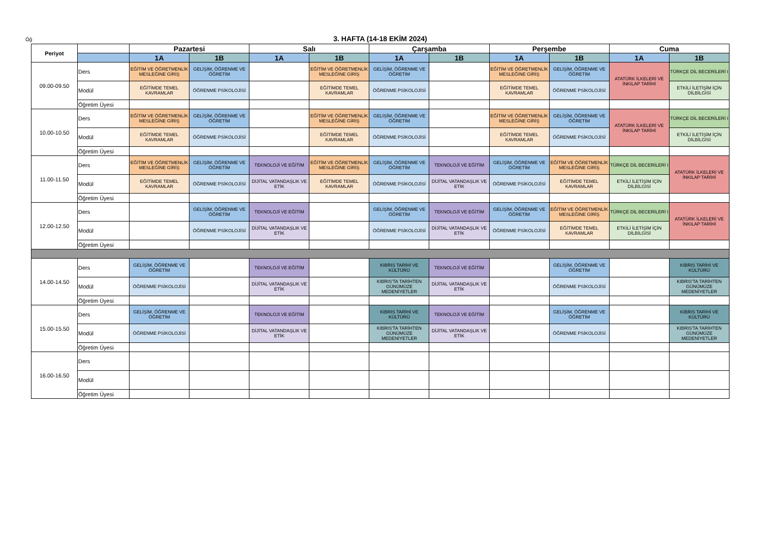Öğ
3. HAFTA (14-18 EKİM 2024)
| Periyot | | Pazartesi | | Salı | | Çarşamba | | Perşembe | | Cuma | |
| --- | --- | --- | --- | --- | --- | --- | --- | --- | --- | --- | --- |
| | | 1A | 1B | 1A | 1B | 1A | 1B | 1A | 1B | 1A | 1B |
| 09.00-09.50 | Ders | EĞİTİM VE ÖĞRETMENLİK MESLEĞİNE GİRİŞ | GELİŞİM, ÖĞRENME VE ÖĞRETİM | | EĞİTİM VE ÖĞRETMENLİK MESLEĞİNE GİRİŞ | GELİŞİM, ÖĞRENME VE ÖĞRETİM | | EĞİTİM VE ÖĞRETMENLİK MESLEĞİNE GİRİŞ | GELİŞİM, ÖĞRENME VE ÖĞRETİM | ATATÜRK İLKELERİ VE İNKILAP TARİHİ | TÜRKÇE DİL BECERİLERİ I |
| | Modül | EĞİTİMDE TEMEL KAVRAMLAR | ÖĞRENME PSİKOLOJİSİ | | EĞİTİMDE TEMEL KAVRAMLAR | ÖĞRENME PSİKOLOJİSİ | | EĞİTİMDE TEMEL KAVRAMLAR | ÖĞRENME PSİKOLOJİSİ | | ETKİLİ İLETİŞİM İÇİN DİLBİLGİSİ |
| | Öğretim Üyesi | | | | | | | | | | |
| 10.00-10.50 | Ders | EĞİTİM VE ÖĞRETMENLİK MESLEĞİNE GİRİŞ | GELİŞİM, ÖĞRENME VE ÖĞRETİM | | EĞİTİM VE ÖĞRETMENLİK MESLEĞİNE GİRİŞ | GELİŞİM, ÖĞRENME VE ÖĞRETİM | | EĞİTİM VE ÖĞRETMENLİK MESLEĞİNE GİRİŞ | GELİŞİM, ÖĞRENME VE ÖĞRETİM | ATATÜRK İLKELERİ VE İNKILAP TARİHİ | TÜRKÇE DİL BECERİLERİ I |
| | Modül | EĞİTİMDE TEMEL KAVRAMLAR | ÖĞRENME PSİKOLOJİSİ | | EĞİTİMDE TEMEL KAVRAMLAR | ÖĞRENME PSİKOLOJİSİ | | EĞİTİMDE TEMEL KAVRAMLAR | ÖĞRENME PSİKOLOJİSİ | | ETKİLİ İLETİŞİM İÇİN DİLBİLGİSİ |
| | Öğretim Üyesi | | | | | | | | | | |
| 11.00-11.50 | Ders | EĞİTİM VE ÖĞRETMENLİK MESLEĞİNE GİRİŞ | GELİŞİM, ÖĞRENME VE ÖĞRETİM | TEKNOLOJİ VE EĞİTİM | EĞİTİM VE ÖĞRETMENLİK MESLEĞİNE GİRİŞ | GELİŞİM, ÖĞRENME VE ÖĞRETİM | TEKNOLOJİ VE EĞİTİM | GELİŞİM, ÖĞRENME VE ÖĞRETİM | EĞİTİM VE ÖĞRETMENLİK MESLEĞİNE GİRİŞ | TÜRKÇE DİL BECERİLERİ I | ATATÜRK İLKELERİ VE İNKILAP TARİHİ |
| | Modül | EĞİTİMDE TEMEL KAVRAMLAR | ÖĞRENME PSİKOLOJİSİ | DİJİTAL VATANDAŞLIK VE ETİK | EĞİTİMDE TEMEL KAVRAMLAR | ÖĞRENME PSİKOLOJİSİ | DİJİTAL VATANDAŞLIK VE ETİK | ÖĞRENME PSİKOLOJİSİ | EĞİTİMDE TEMEL KAVRAMLAR | ETKİLİ İLETİŞİM İÇİN DİLBİLGİSİ | |
| | Öğretim Üyesi | | | | | | | | | | |
| 12.00-12.50 | Ders | | GELİŞİM, ÖĞRENME VE ÖĞRETİM | TEKNOLOJİ VE EĞİTİM | | GELİŞİM, ÖĞRENME VE ÖĞRETİM | TEKNOLOJİ VE EĞİTİM | GELİŞİM, ÖĞRENME VE ÖĞRETİM | EĞİTİM VE ÖĞRETMENLİK MESLEĞİNE GİRİŞ | TÜRKÇE DİL BECERİLERİ I | ATATÜRK İLKELERİ VE İNKILAP TARİHİ |
| | Modül | | ÖĞRENME PSİKOLOJİSİ | DİJİTAL VATANDAŞLIK VE ETİK | | ÖĞRENME PSİKOLOJİSİ | DİJİTAL VATANDAŞLIK VE ETİK | ÖĞRENME PSİKOLOJİSİ | EĞİTİMDE TEMEL KAVRAMLAR | ETKİLİ İLETİŞİM İÇİN DİLBİLGİSİ | |
| | Öğretim Üyesi | | | | | | | | | | |
| 14.00-14.50 | Ders | GELİŞİM, ÖĞRENME VE ÖĞRETİM | | TEKNOLOJİ VE EĞİTİM | | KIBRIS TARİHİ VE KÜLTÜRÜ | TEKNOLOJİ VE EĞİTİM | | GELİŞİM, ÖĞRENME VE ÖĞRETİM | | KIBRIS TARİHİ VE KÜLTÜRÜ |
| | Modül | ÖĞRENME PSİKOLOJİSİ | | DİJİTAL VATANDAŞLIK VE ETİK | | KIBRIS'TA TARİHTEN GÜNÜMÜZE MEDENİYETLER | DİJİTAL VATANDAŞLIK VE ETİK | | ÖĞRENME PSİKOLOJİSİ | | KIBRIS'TA TARİHTEN GÜNÜMÜZE MEDENİYETLER |
| | Öğretim Üyesi | | | | | | | | | | |
| 15.00-15.50 | Ders | GELİŞİM, ÖĞRENME VE ÖĞRETİM | | TEKNOLOJİ VE EĞİTİM | | KIBRIS TARİHİ VE KÜLTÜRÜ | TEKNOLOJİ VE EĞİTİM | | GELİŞİM, ÖĞRENME VE ÖĞRETİM | | KIBRIS TARİHİ VE KÜLTÜRÜ |
| | Modül | ÖĞRENME PSİKOLOJİSİ | | DİJİTAL VATANDAŞLIK VE ETİK | | KIBRIS'TA TARİHTEN GÜNÜMÜZE MEDENİYETLER | DİJİTAL VATANDAŞLIK VE ETİK | | ÖĞRENME PSİKOLOJİSİ | | KIBRIS'TA TARİHTEN GÜNÜMÜZE MEDENİYETLER |
| | Öğretim Üyesi | | | | | | | | | | |
| 16.00-16.50 | Ders | | | | | | | | | | |
| | Modül | | | | | | | | | | |
| | Öğretim Üyesi | | | | | | | | | | |